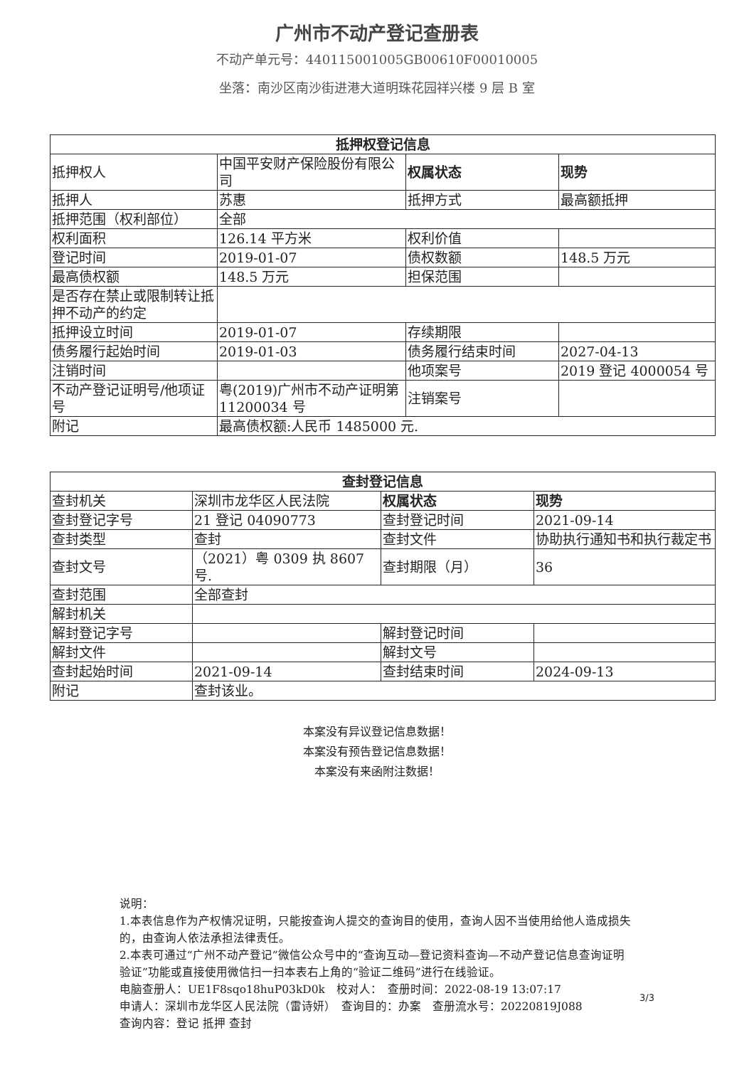广州市不动产登记查册表
不动产单元号：440115001005GB00610F00010005
坐落：南沙区南沙街进港大道明珠花园祥兴楼 9 层 B 室
| 抵押权登记信息 | | | |
| --- | --- | --- | --- |
| 抵押权人 | 中国平安财产保险股份有限公司 | 权属状态 | 现势 |
| 抵押人 | 苏惠 | 抵押方式 | 最高额抵押 |
| 抵押范围（权利部位） | 全部 | | |
| 权利面积 | 126.14 平方米 | 权利价值 | |
| 登记时间 | 2019-01-07 | 债权数额 | 148.5 万元 |
| 最高债权额 | 148.5 万元 | 担保范围 | |
| 是否存在禁止或限制转让抵押不动产的约定 | | | |
| 抵押设立时间 | 2019-01-07 | 存续期限 | |
| 债务履行起始时间 | 2019-01-03 | 债务履行结束时间 | 2027-04-13 |
| 注销时间 | | 他项案号 | 2019 登记 4000054 号 |
| 不动产登记证明号/他项证号 | 粤(2019)广州市不动产证明第 11200034 号 | 注销案号 | |
| 附记 | 最高债权额:人民币 1485000 元. | | |
| 查封登记信息 | | | |
| --- | --- | --- | --- |
| 查封机关 | 深圳市龙华区人民法院 | 权属状态 | 现势 |
| 查封登记字号 | 21 登记 04090773 | 查封登记时间 | 2021-09-14 |
| 查封类型 | 查封 | 查封文件 | 协助执行通知书和执行裁定书 |
| 查封文号 | （2021）粤 0309 执 8607 号. | 查封期限（月） | 36 |
| 查封范围 | 全部查封 | | |
| 解封机关 | | | |
| 解封登记字号 | | 解封登记时间 | |
| 解封文件 | | 解封文号 | |
| 查封起始时间 | 2021-09-14 | 查封结束时间 | 2024-09-13 |
| 附记 | 查封该业。 | | |
本案没有异议登记信息数据！
本案没有预告登记信息数据！
本案没有来函附注数据！
说明：
1.本表信息作为产权情况证明，只能按查询人提交的查询目的使用，查询人因不当使用给他人造成损失的，由查询人依法承担法律责任。
2.本表可通过“广州不动产登记”微信公众号中的“查询互动—登记资料查询—不动产登记信息查询证明验证”功能或直接使用微信扫一扫本表右上角的“验证二维码”进行在线验证。
电脑查册人：UE1F8sqo18huP03kD0k　校对人：　查册时间：2022-08-19 13:07:17
申请人：深圳市龙华区人民法院（雷诗妍）　查询目的：办案　查册流水号：20220819J088
查询内容：登记 抵押 查封
3/3